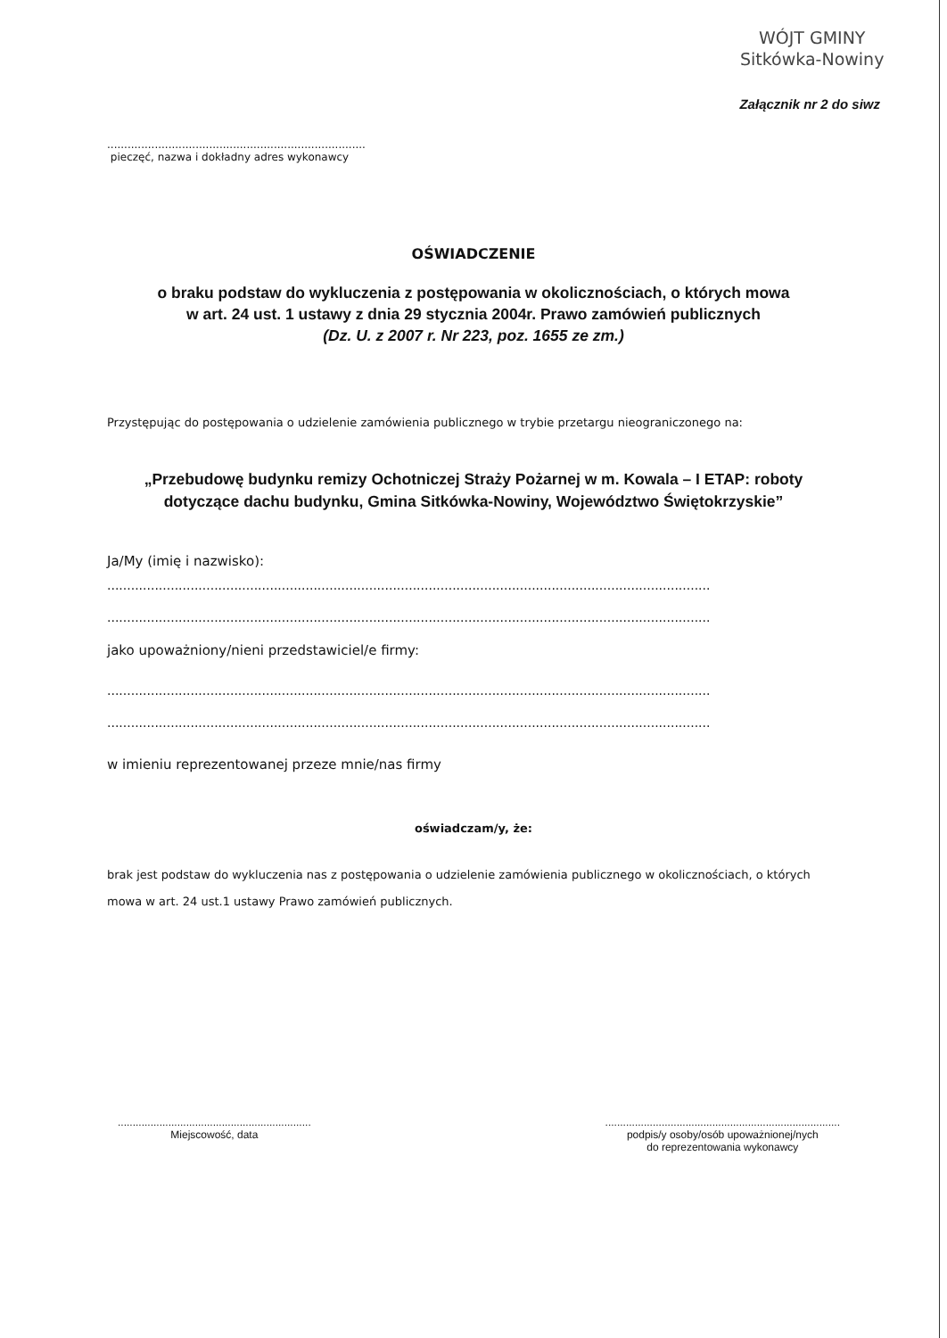WÓJT GMINY
Sitkówka-Nowiny
Załącznik nr 2 do siwz
............................................................................
pieczęć, nazwa i dokładny adres wykonawcy
OŚWIADCZENIE
o braku podstaw do wykluczenia z postępowania w okolicznościach, o których mowa
w art. 24 ust. 1 ustawy z dnia 29 stycznia 2004r. Prawo zamówień publicznych
(Dz. U. z 2007 r. Nr 223, poz. 1655 ze zm.)
Przystępując do postępowania o udzielenie zamówienia publicznego w trybie przetargu nieograniczonego na:
„Przebudowę budynku remizy Ochotniczej Straży Pożarnej w m. Kowala – I ETAP: roboty dotyczące dachu budynku, Gmina Sitkówka-Nowiny, Województwo Świętokrzyskie”
Ja/My (imię i nazwisko):
........................................................................................................................................................
........................................................................................................................................................
jako upoważniony/nieni przedstawiciel/e firmy:
........................................................................................................................................................
........................................................................................................................................................
w imieniu reprezentowanej przeze mnie/nas firmy
oświadczam/y, że:
brak jest podstaw do wykluczenia nas z postępowania o udzielenie zamówienia publicznego w okolicznościach, o których mowa w art. 24 ust.1 ustawy Prawo zamówień publicznych.
.................................................................
Miejscowość, data
...............................................................................
podpis/y osoby/osób upoważnionej/nych
do reprezentowania wykonawcy